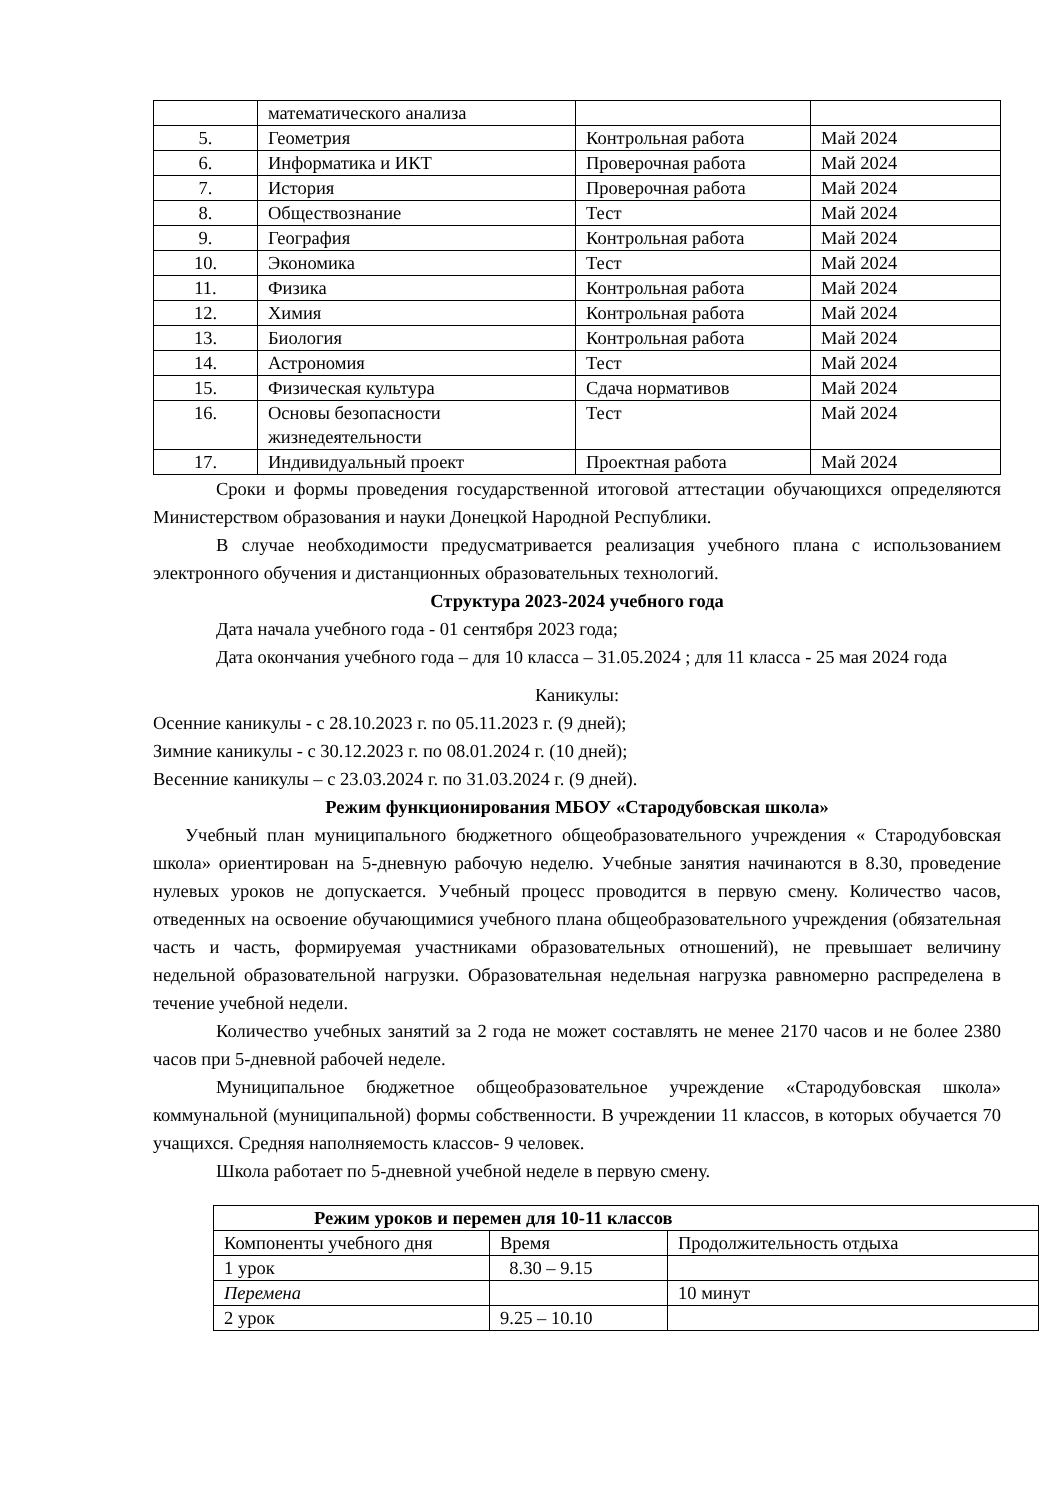| | математического анализа | | |
| 5. | Геометрия | Контрольная работа | Май 2024 |
| 6. | Информатика и ИКТ | Проверочная работа | Май 2024 |
| 7. | История | Проверочная работа | Май 2024 |
| 8. | Обществознание | Тест | Май 2024 |
| 9. | География | Контрольная работа | Май 2024 |
| 10. | Экономика | Тест | Май 2024 |
| 11. | Физика | Контрольная работа | Май 2024 |
| 12. | Химия | Контрольная работа | Май 2024 |
| 13. | Биология | Контрольная работа | Май 2024 |
| 14. | Астрономия | Тест | Май 2024 |
| 15. | Физическая культура | Сдача нормативов | Май 2024 |
| 16. | Основы безопасности жизнедеятельности | Тест | Май 2024 |
| 17. | Индивидуальный проект | Проектная работа | Май 2024 |
Сроки и формы проведения государственной итоговой аттестации обучающихся определяются Министерством образования и науки Донецкой Народной Республики.
В случае необходимости предусматривается реализация учебного плана с использованием электронного обучения и дистанционных образовательных технологий.
Структура 2023-2024 учебного года
Дата начала учебного года - 01 сентября 2023 года;
Дата окончания учебного года – для 10 класса – 31.05.2024 ; для 11 класса - 25 мая 2024 года
Каникулы:
Осенние каникулы - с 28.10.2023 г. по 05.11.2023 г. (9 дней);
Зимние каникулы - с 30.12.2023 г. по 08.01.2024 г. (10 дней);
Весенние каникулы – с 23.03.2024 г. по 31.03.2024 г. (9 дней).
Режим функционирования МБОУ «Стародубовская школа»
Учебный план муниципального бюджетного общеобразовательного учреждения « Стародубовская школа» ориентирован на 5-дневную рабочую неделю. Учебные занятия начинаются в 8.30, проведение нулевых уроков не допускается. Учебный процесс проводится в первую смену. Количество часов, отведенных на освоение обучающимися учебного плана общеобразовательного учреждения (обязательная часть и часть, формируемая участниками образовательных отношений), не превышает величину недельной образовательной нагрузки. Образовательная недельная нагрузка равномерно распределена в течение учебной недели.
Количество учебных занятий за 2 года не может составлять не менее 2170 часов и не более 2380 часов при 5-дневной рабочей неделе.
Муниципальное бюджетное общеобразовательное учреждение «Стародубовская школа» коммунальной (муниципальной) формы собственности. В учреждении 11 классов, в которых обучается 70 учащихся. Средняя наполняемость классов- 9 человек.
Школа работает по 5-дневной учебной неделе в первую смену.
| Режим уроков и перемен для 10-11 классов | | |
| --- | --- | --- |
| Компоненты учебного дня | Время | Продолжительность отдыха |
| 1 урок | 8.30 – 9.15 | |
| Перемена | | 10 минут |
| 2 урок | 9.25 – 10.10 | |